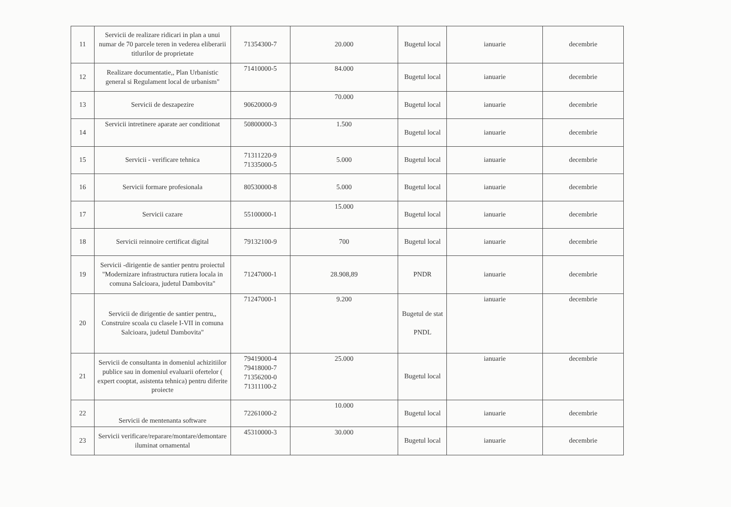| 11 | Servicii de realizare ridicari in plan a unui numar de 70 parcele teren in vederea eliberarii titlurilor de proprietate | 71354300-7 | 20.000 | Bugetul local | ianuarie | decembrie |
| 12 | Realizare documentatie,, Plan Urbanistic general si Regulament local de urbanism" | 71410000-5 | 84.000 | Bugetul local | ianuarie | decembrie |
| 13 | Servicii de deszapezire | 90620000-9 | 70.000 | Bugetul local | ianuarie | decembrie |
| 14 | Servicii intretinere aparate aer conditionat | 50800000-3 | 1.500 | Bugetul local | ianuarie | decembrie |
| 15 | Servicii - verificare tehnica | 71311220-9 71335000-5 | 5.000 | Bugetul local | ianuarie | decembrie |
| 16 | Servicii formare profesionala | 80530000-8 | 5.000 | Bugetul local | ianuarie | decembrie |
| 17 | Servicii cazare | 55100000-1 | 15.000 | Bugetul local | ianuarie | decembrie |
| 18 | Servicii reinnoire certificat digital | 79132100-9 | 700 | Bugetul local | ianuarie | decembrie |
| 19 | Servicii -dirigentie de santier pentru proiectul "Modernizare infrastructura rutiera locala in comuna Salcioara, judetul Dambovita" | 71247000-1 | 28.908,89 | PNDR | ianuarie | decembrie |
| 20 | Servicii de dirigentie de santier pentru,, Construire scoala cu clasele I-VII in comuna Salcioara, judetul Dambovita" | 71247000-1 | 9.200 | Bugetul de stat PNDL | ianuarie | decembrie |
| 21 | Servicii de consultanta in domeniul achizitiilor publice sau in domeniul evaluarii ofertelor ( expert cooptat, asistenta tehnica) pentru diferite proiecte | 79419000-4 79418000-7 71356200-0 71311100-2 | 25.000 | Bugetul local | ianuarie | decembrie |
| 22 | Servicii de mentenanta software | 72261000-2 | 10.000 | Bugetul local | ianuarie | decembrie |
| 23 | Servicii verificare/reparare/montare/demontare iluminat ornamental | 45310000-3 | 30.000 | Bugetul local | ianuarie | decembrie |